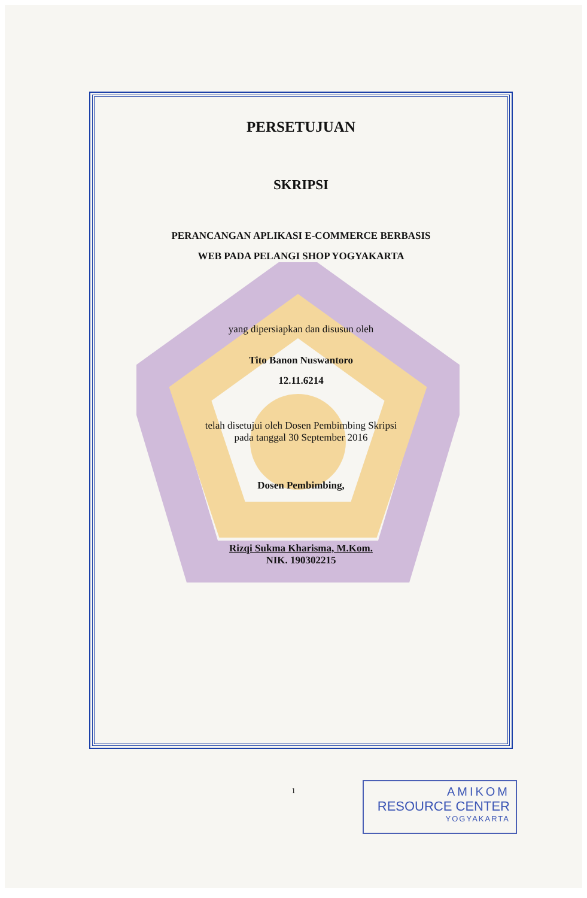PERSETUJUAN
SKRIPSI
PERANCANGAN APLIKASI E-COMMERCE BERBASIS
WEB PADA PELANGI SHOP YOGYAKARTA
yang dipersiapkan dan disusun oleh
Tito Banon Nuswantoro
12.11.6214
telah disetujui oleh Dosen Pembimbing Skripsi
pada tanggal 30 September 2016
Dosen Pembimbing,
Rizqi Sukma Kharisma, M.Kom.
NIK. 190302215
1
AMIKOM
RESOURCE CENTER
YOGYAKARTA